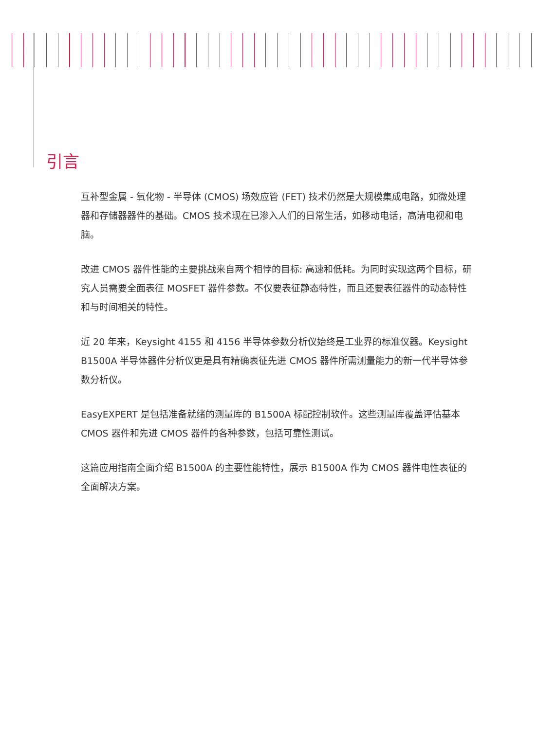引言
互补型金属 - 氧化物 - 半导体 (CMOS) 场效应管 (FET) 技术仍然是大规模集成电路，如微处理器和存储器器件的基础。CMOS 技术现在已渗入人们的日常生活，如移动电话，高清电视和电脑。
改进 CMOS 器件性能的主要挑战来自两个相悖的目标: 高速和低耗。为同时实现这两个目标，研究人员需要全面表征 MOSFET 器件参数。不仅要表征静态特性，而且还要表征器件的动态特性和与时间相关的特性。
近 20 年来，Keysight 4155 和 4156 半导体参数分析仪始终是工业界的标准仪器。Keysight B1500A 半导体器件分析仪更是具有精确表征先进 CMOS 器件所需测量能力的新一代半导体参数分析仪。
EasyEXPERT 是包括准备就绪的测量库的 B1500A 标配控制软件。这些测量库覆盖评估基本 CMOS 器件和先进 CMOS 器件的各种参数，包括可靠性测试。
这篇应用指南全面介绍 B1500A 的主要性能特性，展示 B1500A 作为 CMOS 器件电性表征的全面解决方案。